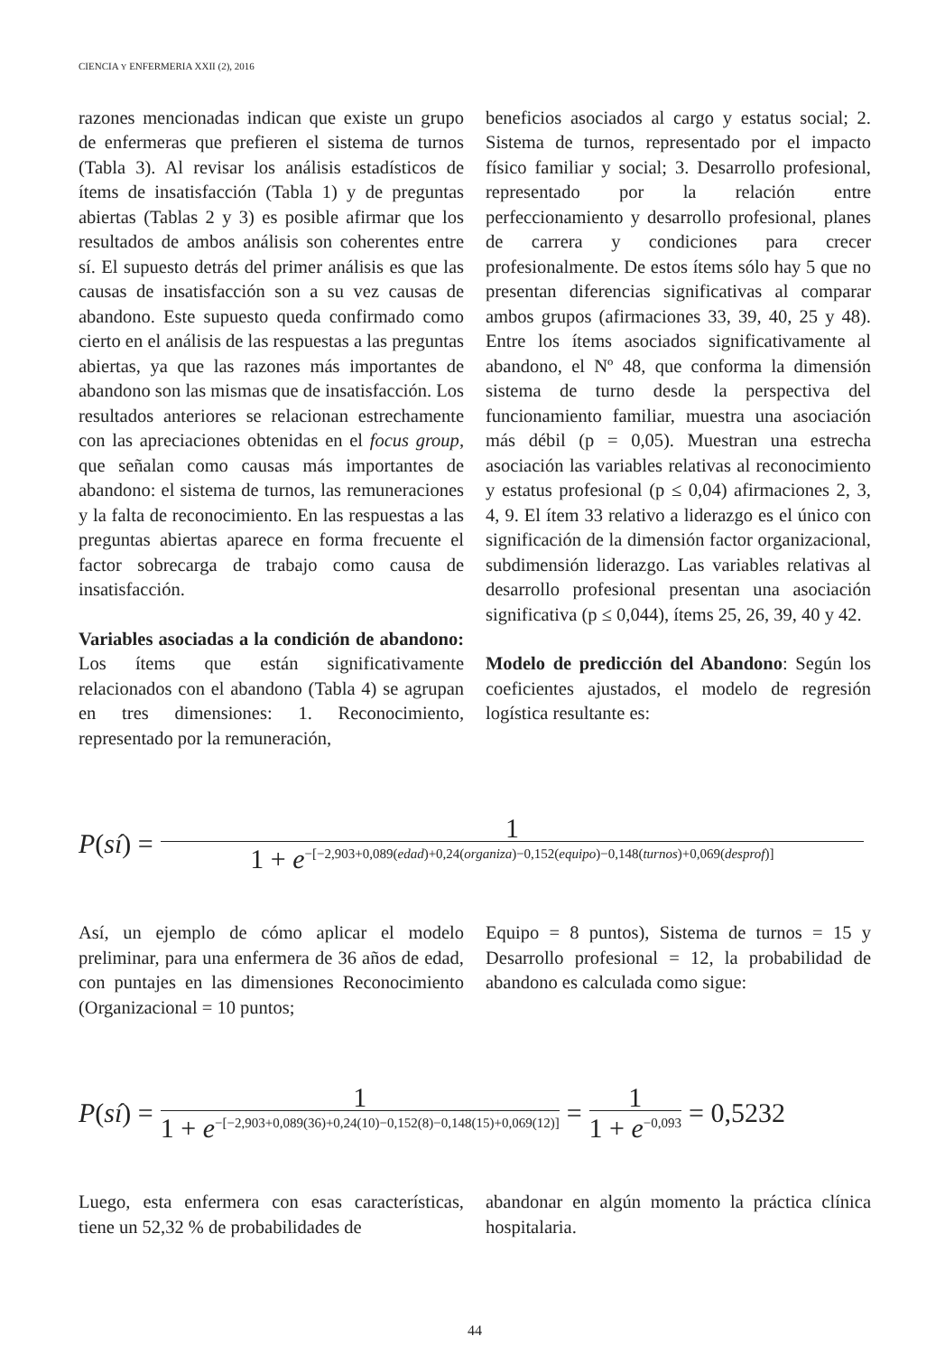CIENCIA Y ENFERMERIA XXII (2), 2016
razones mencionadas indican que existe un grupo de enfermeras que prefieren el sistema de turnos (Tabla 3). Al revisar los análisis estadísticos de ítems de insatisfacción (Tabla 1) y de preguntas abiertas (Tablas 2 y 3) es posible afirmar que los resultados de ambos análisis son coherentes entre sí. El supuesto detrás del primer análisis es que las causas de insatisfacción son a su vez causas de abandono. Este supuesto queda confirmado como cierto en el análisis de las respuestas a las preguntas abiertas, ya que las razones más importantes de abandono son las mismas que de insatisfacción. Los resultados anteriores se relacionan estrechamente con las apreciaciones obtenidas en el focus group, que señalan como causas más importantes de abandono: el sistema de turnos, las remuneraciones y la falta de reconocimiento. En las respuestas a las preguntas abiertas aparece en forma frecuente el factor sobrecarga de trabajo como causa de insatisfacción.
Variables asociadas a la condición de abandono: Los ítems que están significativamente relacionados con el abandono (Tabla 4) se agrupan en tres dimensiones: 1. Reconocimiento, representado por la remuneración,
beneficios asociados al cargo y estatus social; 2. Sistema de turnos, representado por el impacto físico familiar y social; 3. Desarrollo profesional, representado por la relación entre perfeccionamiento y desarrollo profesional, planes de carrera y condiciones para crecer profesionalmente. De estos ítems sólo hay 5 que no presentan diferencias significativas al comparar ambos grupos (afirmaciones 33, 39, 40, 25 y 48). Entre los ítems asociados significativamente al abandono, el Nº 48, que conforma la dimensión sistema de turno desde la perspectiva del funcionamiento familiar, muestra una asociación más débil (p = 0,05). Muestran una estrecha asociación las variables relativas al reconocimiento y estatus profesional (p ≤ 0,04) afirmaciones 2, 3, 4, 9. El ítem 33 relativo a liderazgo es el único con significación de la dimensión factor organizacional, subdimensión liderazgo. Las variables relativas al desarrollo profesional presentan una asociación significativa (p ≤ 0,044), ítems 25, 26, 39, 40 y 42.
Modelo de predicción del Abandono: Según los coeficientes ajustados, el modelo de regresión logística resultante es:
P(sí) = 1 1 + e<sup>−[−2,903+0,089(edad)+0,24(organiza)−0,152(equipo)−0,148(turnos)+0,069(desprof)]</sup>
Así, un ejemplo de cómo aplicar el modelo preliminar, para una enfermera de 36 años de edad, con puntajes en las dimensiones Reconocimiento (Organizacional = 10 puntos;
Equipo = 8 puntos), Sistema de turnos = 15 y Desarrollo profesional = 12, la probabilidad de abandono es calculada como sigue:
P(sí) = 1 1 + e<sup>−[−2,903+0,089(36)+0,24(10)−0,152(8)−0,148(15)+0,069(12)]</sup> = 1 1 + e<sup>−0,093</sup> = 0,5232
Luego, esta enfermera con esas características, tiene un 52,32 % de probabilidades de
abandonar en algún momento la práctica clínica hospitalaria.
44